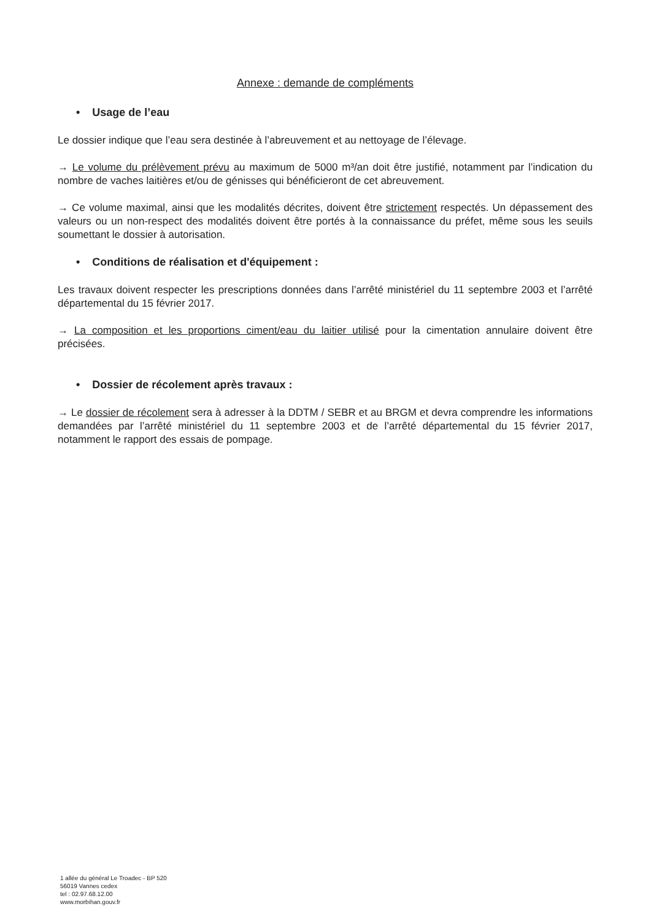Annexe : demande de compléments
• Usage de l’eau
Le dossier indique que l’eau sera destinée à l’abreuvement et au nettoyage de l’élevage.
→ Le volume du prélèvement prévu au maximum de 5000 m³/an doit être justifié, notamment par l’indication du nombre de vaches laitières et/ou de génisses qui bénéficieront de cet abreuvement.
→ Ce volume maximal, ainsi que les modalités décrites, doivent être strictement respectés. Un dépassement des valeurs ou un non-respect des modalités doivent être portés à la connaissance du préfet, même sous les seuils soumettant le dossier à autorisation.
• Conditions de réalisation et d'équipement :
Les travaux doivent respecter les prescriptions données dans l’arrêté ministériel du 11 septembre 2003 et l’arrêté départemental du 15 février 2017.
→ La composition et les proportions ciment/eau du laitier utilisé pour la cimentation annulaire doivent être précisées.
• Dossier de récolement après travaux :
→ Le dossier de récolement sera à adresser à la DDTM / SEBR et au BRGM et devra comprendre les informations demandées par l’arrêté ministériel du 11 septembre 2003 et de l’arrêté départemental du 15 février 2017, notamment le rapport des essais de pompage.
1 allée du général Le Troadec - BP 520
56019 Vannes cedex
tel : 02.97.68.12.00
www.morbihan.gouv.fr